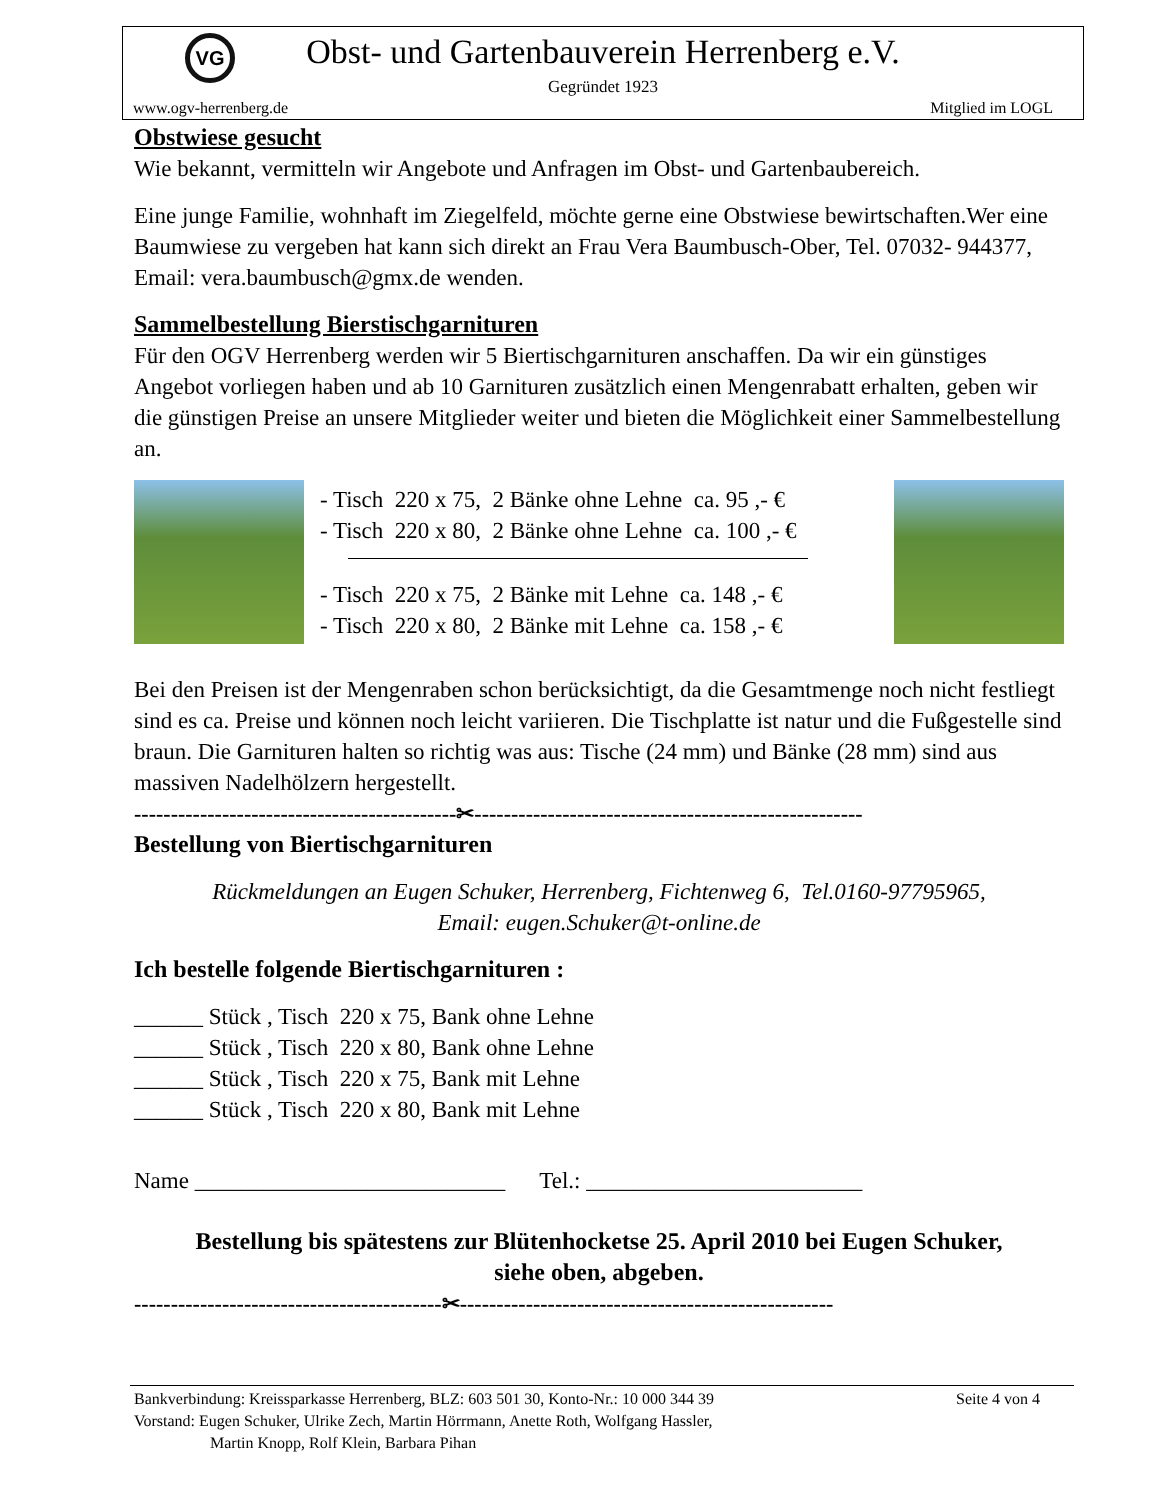VG
Obst- und Gartenbauverein Herrenberg e.V.
Gegründet 1923
www.ogv-herrenberg.de Mitglied im LOGL
Obstwiese gesucht
Wie bekannt, vermitteln wir Angebote und Anfragen im Obst- und Gartenbaubereich.
Eine junge Familie, wohnhaft im Ziegelfeld, möchte gerne eine Obstwiese bewirtschaften.Wer eine Baumwiese zu vergeben hat kann sich direkt an Frau Vera Baumbusch-Ober, Tel. 07032- 944377, Email: vera.baumbusch@gmx.de wenden.
Sammelbestellung Bierstischgarnituren
Für den OGV Herrenberg werden wir 5 Biertischgarnituren anschaffen. Da wir ein günstiges Angebot vorliegen haben und ab 10 Garnituren zusätzlich einen Mengenrabatt erhalten, geben wir die günstigen Preise an unsere Mitglieder weiter und bieten die Möglichkeit einer Sammelbestellung an.
- Tisch 220 x 75, 2 Bänke ohne Lehne ca. 95 ,- €
- Tisch 220 x 80, 2 Bänke ohne Lehne ca. 100 ,- €
- Tisch 220 x 75, 2 Bänke mit Lehne ca. 148 ,- €
- Tisch 220 x 80, 2 Bänke mit Lehne ca. 158 ,- €
Bei den Preisen ist der Mengenraben schon berücksichtigt, da die Gesamtmenge noch nicht festliegt sind es ca. Preise und können noch leicht variieren. Die Tischplatte ist natur und die Fußgestelle sind braun. Die Garnituren halten so richtig was aus: Tische (24 mm) und Bänke (28 mm) sind aus massiven Nadelhölzern hergestellt.
--------------------------------------------✂-----------------------------------------------------
Bestellung von Biertischgarnituren
Rückmeldungen an Eugen Schuker, Herrenberg, Fichtenweg 6, Tel.0160-97795965,
Email: eugen.Schuker@t-online.de
Ich bestelle folgende Biertischgarnituren :
______ Stück , Tisch 220 x 75, Bank ohne Lehne
______ Stück , Tisch 220 x 80, Bank ohne Lehne
______ Stück , Tisch 220 x 75, Bank mit Lehne
______ Stück , Tisch 220 x 80, Bank mit Lehne
Name ___________________________ Tel.: ________________________
Bestellung bis spätestens zur Blütenhocketse 25. April 2010 bei Eugen Schuker,
siehe oben, abgeben.
------------------------------------------✂---------------------------------------------------
Bankverbindung: Kreissparkasse Herrenberg, BLZ: 603 501 30, Konto-Nr.: 10 000 344 39 Seite 4 von 4
Vorstand: Eugen Schuker, Ulrike Zech, Martin Hörrmann, Anette Roth, Wolfgang Hassler,
Martin Knopp, Rolf Klein, Barbara Pihan